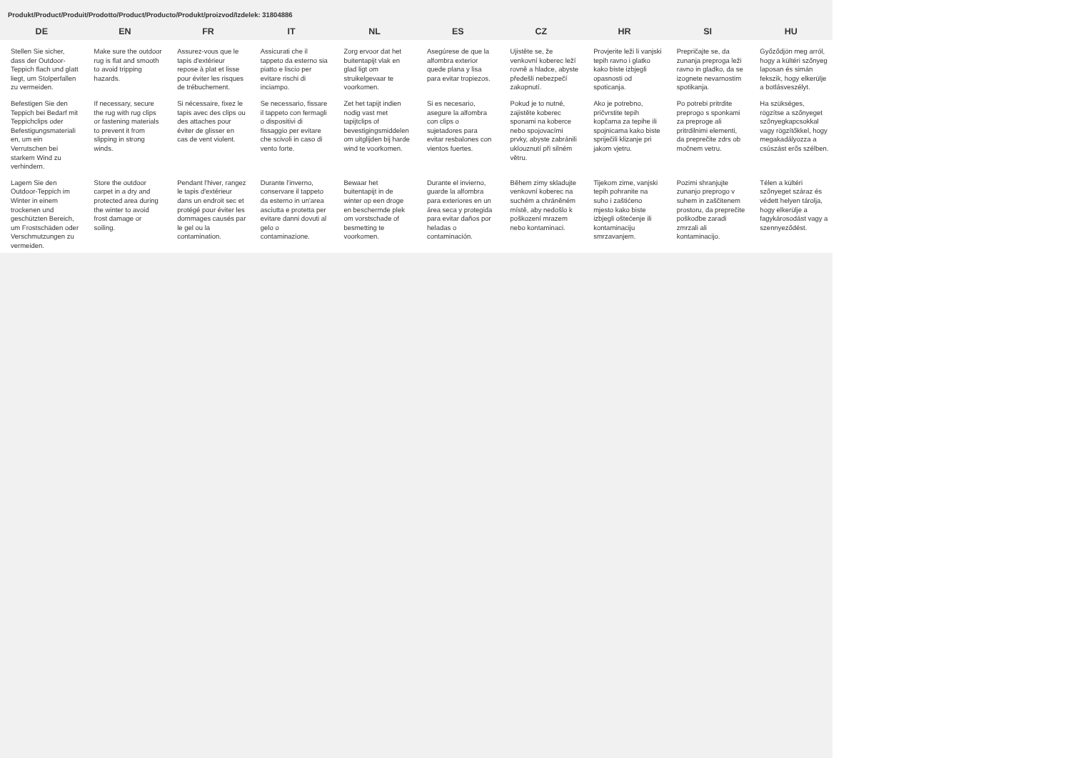Produkt/Product/Produit/Prodotto/Product/Producto/Produkt/proizvod/Izdelek: 31804886
| DE | EN | FR | IT | NL | ES | CZ | HR | SI | HU |
| --- | --- | --- | --- | --- | --- | --- | --- | --- | --- |
| Stellen Sie sicher, dass der Outdoor-Teppich flach und glatt liegt, um Stolperfallen zu vermeiden. | Make sure the outdoor rug is flat and smooth to avoid tripping hazards. | Assurez-vous que le tapis d'extérieur repose à plat et lisse pour éviter les risques de trébuchement. | Assicurati che il tappeto da esterno sia piatto e liscio per evitare rischi di inciampo. | Zorg ervoor dat het buitentapijt vlak en glad ligt om struikelgevaar te voorkomen. | Asegúrese de que la alfombra exterior quede plana y lisa para evitar tropiezos. | Ujistěte se, že venkovní koberec leží rovně a hladce, abyste předešli nebezpečí zakopnutí. | Provjerite leži li vanjski tepih ravno i glatko kako biste izbjegli opasnosti od spoticanja. | Prepričajte se, da zunanja preproga leži ravno in gladko, da se izognete nevarnostim spotikanja. | Győződjön meg arról, hogy a kültéri szőnyeg laposan és simán fekszik, hogy elkerülje a botlásveszélyt. |
| Befestigen Sie den Teppich bei Bedarf mit Teppichclips oder Befestigungsmateriali en, um ein Verrutschen bei starkem Wind zu verhindern. | If necessary, secure the rug with rug clips or fastening materials to prevent it from slipping in strong winds. | Si nécessaire, fixez le tapis avec des clips ou des attaches pour éviter de glisser en cas de vent violent. | Se necessario, fissare il tappeto con fermagli o dispositivi di fissaggio per evitare che scivoli in caso di vento forte. | Zet het tapijt indien nodig vast met tapijtclips of bevestigingsmiddelen om uitglijden bij harde wind te voorkomen. | Si es necesario, asegure la alfombra con clips o sujetadores para evitar resbalones con vientos fuertes. | Pokud je to nutné, zajistěte koberec sponami na koberce nebo spojovacími prvky, abyste zabránili uklouznutí při silném větru. | Ako je potrebno, pričvrstite tepih kopčama za tepihe ili spojnicama kako biste spriječili klizanje pri jakom vjetru. | Po potrebi pritrdite preprogo s sponkami za preproge ali pritrdilnimi elementi, da preprečite zdrs ob močnem vetru. | Ha szükséges, rögzítse a szőnyeget szőnyegkapcsokkal vagy rögzítőkkel, hogy megakadályozza a csúszást erős szélben. |
| Lagern Sie den Outdoor-Teppich im Winter in einem trockenen und geschützten Bereich, um Frostschäden oder Verschmutzungen zu vermeiden. | Store the outdoor carpet in a dry and protected area during the winter to avoid frost damage or soiling. | Pendant l'hiver, rangez le tapis d'extérieur dans un endroit sec et protégé pour éviter les dommages causés par le gel ou la contamination. | Durante l'inverno, conservare il tappeto da esterno in un'area asciutta e protetta per evitare danni dovuti al gelo o contaminazione. | Bewaar het buitentapijt in de winter op een droge en beschermde plek om vorstschade of besmetting te voorkomen. | Durante el invierno, guarde la alfombra para exteriores en un área seca y protegida para evitar daños por heladas o contaminación. | Během zimy skladujte venkovní koberec na suchém a chráněném místě, aby nedošlo k poškození mrazem nebo kontaminaci. | Tijekom zime, vanjski tepih pohranite na suho i zaštićeno mjesto kako biste izbjegli oštećenje ili kontaminaciju smrzavanjem. | Pozimi shranjujte zunanjo preprogo v suhem in zaščitenem prostoru, da preprečite poškodbe zaradi zmrzali ali kontaminacijo. | Télen a kültéri szőnyeget száraz és védett helyen tárolja, hogy elkerülje a fagykárosodást vagy a szennyeződést. |